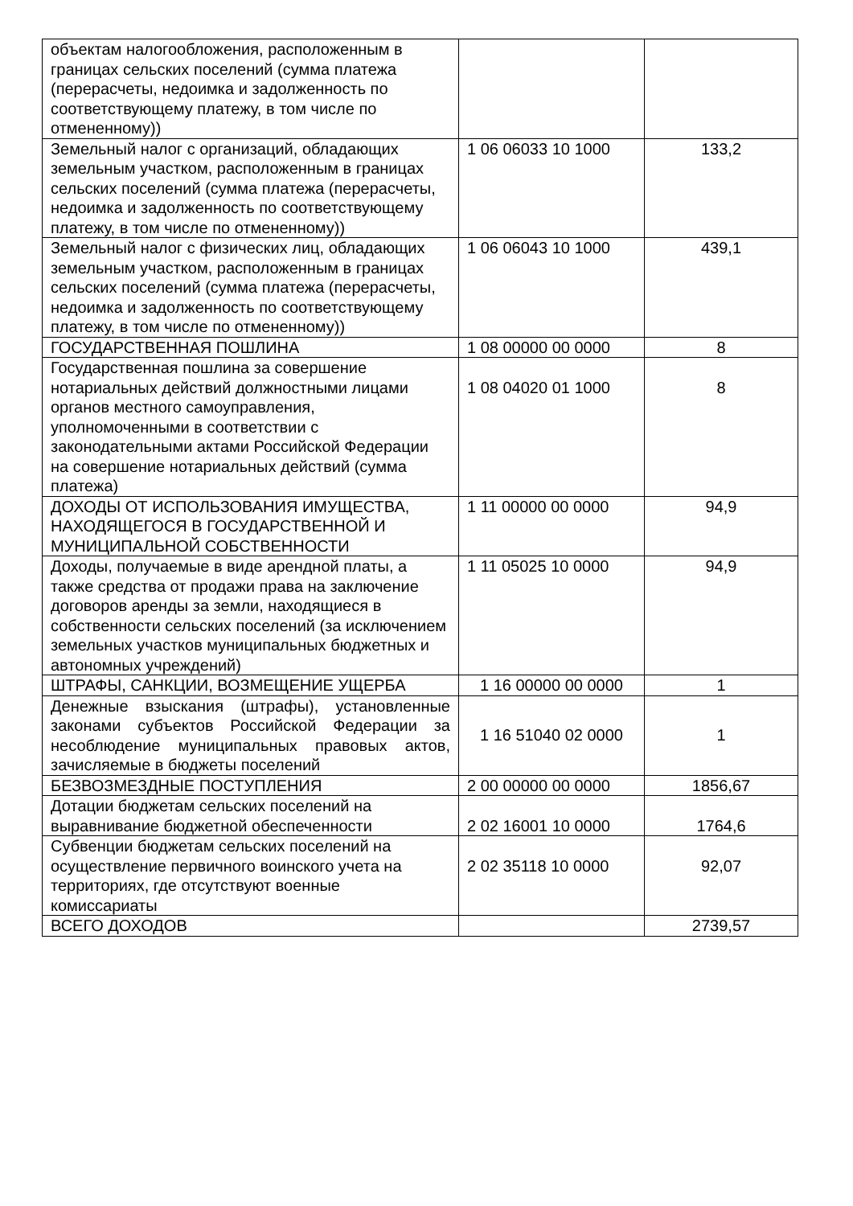| объектам налогообложения, расположенным в границах сельских поселений (сумма платежа (перерасчеты, недоимка и задолженность по соответствующему платежу, в том числе по отмененному)) | | |
| Земельный налог с организаций, обладающих земельным участком, расположенным в границах сельских поселений (сумма платежа (перерасчеты, недоимка и задолженность по соответствующему платежу, в том числе по отмененному)) | 1 06 06033 10 1000 | 133,2 |
| Земельный налог с физических лиц, обладающих земельным участком, расположенным в границах сельских поселений (сумма платежа (перерасчеты, недоимка и задолженность по соответствующему платежу, в том числе по отмененному)) | 1 06 06043 10 1000 | 439,1 |
| ГОСУДАРСТВЕННАЯ ПОШЛИНА | 1 08 00000 00 0000 | 8 |
| Государственная пошлина за совершение нотариальных действий должностными лицами органов местного самоуправления, уполномоченными в соответствии с законодательными актами Российской Федерации на совершение нотариальных действий (сумма платежа) | 1 08 04020 01 1000 | 8 |
| ДОХОДЫ ОТ ИСПОЛЬЗОВАНИЯ ИМУЩЕСТВА, НАХОДЯЩЕГОСЯ В ГОСУДАРСТВЕННОЙ И МУНИЦИПАЛЬНОЙ СОБСТВЕННОСТИ | 1 11 00000 00 0000 | 94,9 |
| Доходы, получаемые в виде арендной платы, а также средства от продажи права на заключение договоров аренды за земли, находящиеся в собственности сельских поселений (за исключением земельных участков муниципальных бюджетных и автономных учреждений) | 1 11 05025 10 0000 | 94,9 |
| ШТРАФЫ, САНКЦИИ, ВОЗМЕЩЕНИЕ УЩЕРБА | 1 16 00000 00 0000 | 1 |
| Денежные взыскания (штрафы), установленные законами субъектов Российской Федерации за несоблюдение муниципальных правовых актов, зачисляемые в бюджеты поселений | 1 16 51040 02 0000 | 1 |
| БЕЗВОЗМЕЗДНЫЕ ПОСТУПЛЕНИЯ | 2 00 00000 00 0000 | 1856,67 |
| Дотации бюджетам сельских поселений на выравнивание бюджетной обеспеченности | 2 02 16001 10 0000 | 1764,6 |
| Субвенции бюджетам сельских поселений на осуществление первичного воинского учета на территориях, где отсутствуют военные комиссариаты | 2 02 35118 10 0000 | 92,07 |
| ВСЕГО ДОХОДОВ | | 2739,57 |